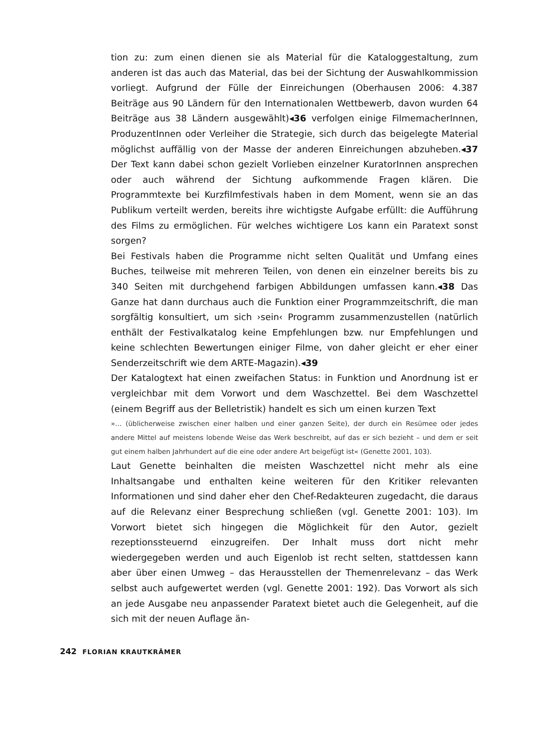tion zu: zum einen dienen sie als Material für die Kataloggestaltung, zum anderen ist das auch das Material, das bei der Sichtung der Auswahlkommission vorliegt. Aufgrund der Fülle der Einreichungen (Oberhausen 2006: 4.387 Beiträge aus 90 Ländern für den Internationalen Wettbewerb, davon wurden 64 Beiträge aus 38 Ländern ausgewählt)◂36 verfolgen einige FilmemacherInnen, ProduzentInnen oder Verleiher die Strategie, sich durch das beigelegte Material möglichst auffällig von der Masse der anderen Einreichungen abzuheben.◂37 Der Text kann dabei schon gezielt Vorlieben einzelner KuratorInnen ansprechen oder auch während der Sichtung aufkommende Fragen klären. Die Programmtexte bei Kurzfilmfestivals haben in dem Moment, wenn sie an das Publikum verteilt werden, bereits ihre wichtigste Aufgabe erfüllt: die Aufführung des Films zu ermöglichen. Für welches wichtigere Los kann ein Paratext sonst sorgen?
Bei Festivals haben die Programme nicht selten Qualität und Umfang eines Buches, teilweise mit mehreren Teilen, von denen ein einzelner bereits bis zu 340 Seiten mit durchgehend farbigen Abbildungen umfassen kann.◂38 Das Ganze hat dann durchaus auch die Funktion einer Programmzeitschrift, die man sorgfältig konsultiert, um sich ›sein‹ Programm zusammenzustellen (natürlich enthält der Festivalkatalog keine Empfehlungen bzw. nur Empfehlungen und keine schlechten Bewertungen einiger Filme, von daher gleicht er eher einer Senderzeitschrift wie dem ARTE-Magazin).◂39
Der Katalogtext hat einen zweifachen Status: in Funktion und Anordnung ist er vergleichbar mit dem Vorwort und dem Waschzettel. Bei dem Waschzettel (einem Begriff aus der Belletristik) handelt es sich um einen kurzen Text
»… (üblicherweise zwischen einer halben und einer ganzen Seite), der durch ein Resümee oder jedes andere Mittel auf meistens lobende Weise das Werk beschreibt, auf das er sich bezieht – und dem er seit gut einem halben Jahrhundert auf die eine oder andere Art beigefügt ist« (Genette 2001, 103).
Laut Genette beinhalten die meisten Waschzettel nicht mehr als eine Inhaltsangabe und enthalten keine weiteren für den Kritiker relevanten Informationen und sind daher eher den Chef-Redakteuren zugedacht, die daraus auf die Relevanz einer Besprechung schließen (vgl. Genette 2001: 103). Im Vorwort bietet sich hingegen die Möglichkeit für den Autor, gezielt rezeptionssteuernd einzugreifen. Der Inhalt muss dort nicht mehr wiedergegeben werden und auch Eigenlob ist recht selten, stattdessen kann aber über einen Umweg – das Herausstellen der Themenrelevanz – das Werk selbst auch aufgewertet werden (vgl. Genette 2001: 192). Das Vorwort als sich an jede Ausgabe neu anpassender Paratext bietet auch die Gelegenheit, auf die sich mit der neuen Auflage än-
242 FLORIAN KRAUTKRÄMER